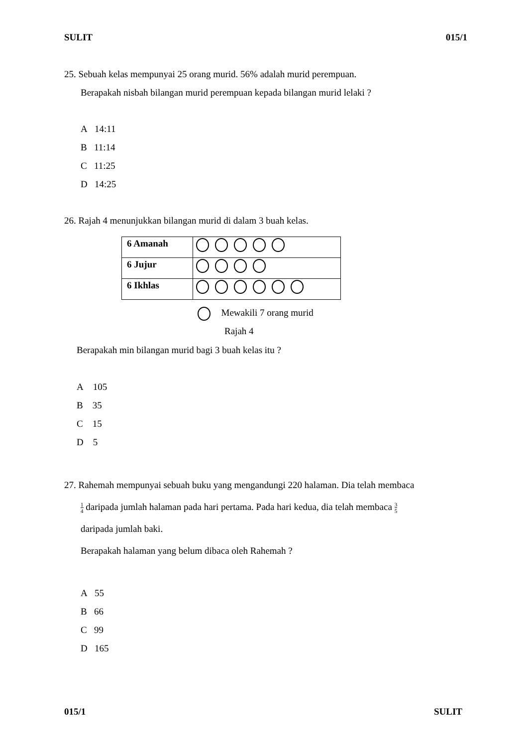SULIT 015/1
25. Sebuah kelas mempunyai 25 orang murid. 56% adalah murid perempuan.
Berapakah nisbah bilangan murid perempuan kepada bilangan murid lelaki ?
A 14:11
B 11:14
C 11:25
D 14:25
26. Rajah 4 menunjukkan bilangan murid di dalam 3 buah kelas.
| 6 Amanah | |
| 6 Jujur | |
| 6 Ikhlas | |
Mewakili 7 orang murid
Rajah 4
Berapakah min bilangan murid bagi 3 buah kelas itu ?
A 105
B 35
C 15
D 5
27. Rahemah mempunyai sebuah buku yang mengandungi 220 halaman. Dia telah membaca
1 4 daripada jumlah halaman pada hari pertama. Pada hari kedua, dia telah membaca 3 5
daripada jumlah baki.
Berapakah halaman yang belum dibaca oleh Rahemah ?
A 55
B 66
C 99
D 165
015/1 SULIT